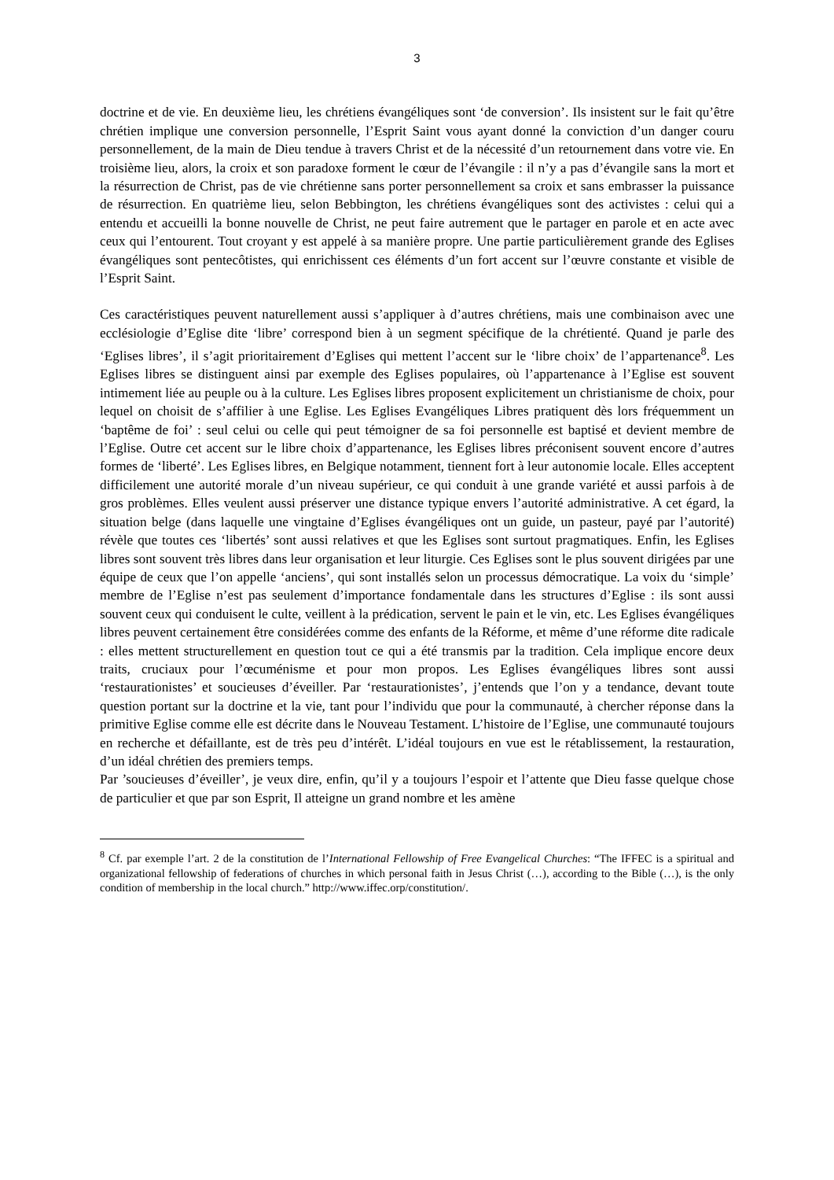3
doctrine et de vie. En deuxième lieu, les chrétiens évangéliques sont ‘de conversion’. Ils insistent sur le fait qu’être chrétien implique une conversion personnelle, l’Esprit Saint vous ayant donné la conviction d’un danger couru personnellement, de la main de Dieu tendue à travers Christ et de la nécessité d’un retournement dans votre vie. En troisième lieu, alors, la croix et son paradoxe forment le cœur de l’évangile : il n’y a pas d’évangile sans la mort et la résurrection de Christ, pas de vie chrétienne sans porter personnellement sa croix et sans embrasser la puissance de résurrection. En quatrième lieu, selon Bebbington, les chrétiens évangéliques sont des activistes : celui qui a entendu et accueilli la bonne nouvelle de Christ, ne peut faire autrement que le partager en parole et en acte avec ceux qui l’entourent. Tout croyant y est appelé à sa manière propre. Une partie particulièrement grande des Eglises évangéliques sont pentecôtistes, qui enrichissent ces éléments d’un fort accent sur l’œuvre constante et visible de l’Esprit Saint.
Ces caractéristiques peuvent naturellement aussi s’appliquer à d’autres chrétiens, mais une combinaison avec une ecclésiologie d’Eglise dite ‘libre’ correspond bien à un segment spécifique de la chrétienté. Quand je parle des ‘Eglises libres’, il s’agit prioritairement d’Eglises qui mettent l’accent sur le ‘libre choix’ de l’appartenance<sup>8</sup>. Les Eglises libres se distinguent ainsi par exemple des Eglises populaires, où l’appartenance à l’Eglise est souvent intimement liée au peuple ou à la culture. Les Eglises libres proposent explicitement un christianisme de choix, pour lequel on choisit de s’affilier à une Eglise. Les Eglises Evangéliques Libres pratiquent dès lors fréquemment un ‘baptême de foi’ : seul celui ou celle qui peut témoigner de sa foi personnelle est baptisé et devient membre de l’Eglise. Outre cet accent sur le libre choix d’appartenance, les Eglises libres préconisent souvent encore d’autres formes de ‘liberté’. Les Eglises libres, en Belgique notamment, tiennent fort à leur autonomie locale. Elles acceptent difficilement une autorité morale d’un niveau supérieur, ce qui conduit à une grande variété et aussi parfois à de gros problèmes. Elles veulent aussi préserver une distance typique envers l’autorité administrative. A cet égard, la situation belge (dans laquelle une vingtaine d’Eglises évangéliques ont un guide, un pasteur, payé par l’autorité) révèle que toutes ces ‘libertés’ sont aussi relatives et que les Eglises sont surtout pragmatiques. Enfin, les Eglises libres sont souvent très libres dans leur organisation et leur liturgie. Ces Eglises sont le plus souvent dirigées par une équipe de ceux que l’on appelle ‘anciens’, qui sont installés selon un processus démocratique. La voix du ‘simple’ membre de l’Eglise n’est pas seulement d’importance fondamentale dans les structures d’Eglise : ils sont aussi souvent ceux qui conduisent le culte, veillent à la prédication, servent le pain et le vin, etc. Les Eglises évangéliques libres peuvent certainement être considérées comme des enfants de la Réforme, et même d’une réforme dite radicale : elles mettent structurellement en question tout ce qui a été transmis par la tradition. Cela implique encore deux traits, cruciaux pour l’œcuménisme et pour mon propos. Les Eglises évangéliques libres sont aussi ‘restaurationistes’ et soucieuses d’éveiller. Par ‘restaurationistes’, j’entends que l’on y a tendance, devant toute question portant sur la doctrine et la vie, tant pour l’individu que pour la communauté, à chercher réponse dans la primitive Eglise comme elle est décrite dans le Nouveau Testament. L’histoire de l’Eglise, une communauté toujours en recherche et défaillante, est de très peu d’intérêt. L’idéal toujours en vue est le rétablissement, la restauration, d’un idéal chrétien des premiers temps.
Par ’soucieuses d’éveiller’, je veux dire, enfin, qu’il y a toujours l’espoir et l’attente que Dieu fasse quelque chose de particulier et que par son Esprit, Il atteigne un grand nombre et les amène
<sup>8</sup> Cf. par exemple l’art. 2 de la constitution de l’International Fellowship of Free Evangelical Churches: “The IFFEC is a spiritual and organizational fellowship of federations of churches in which personal faith in Jesus Christ (…), according to the Bible (…), is the only condition of membership in the local church.” http://www.iffec.orp/constitution/.